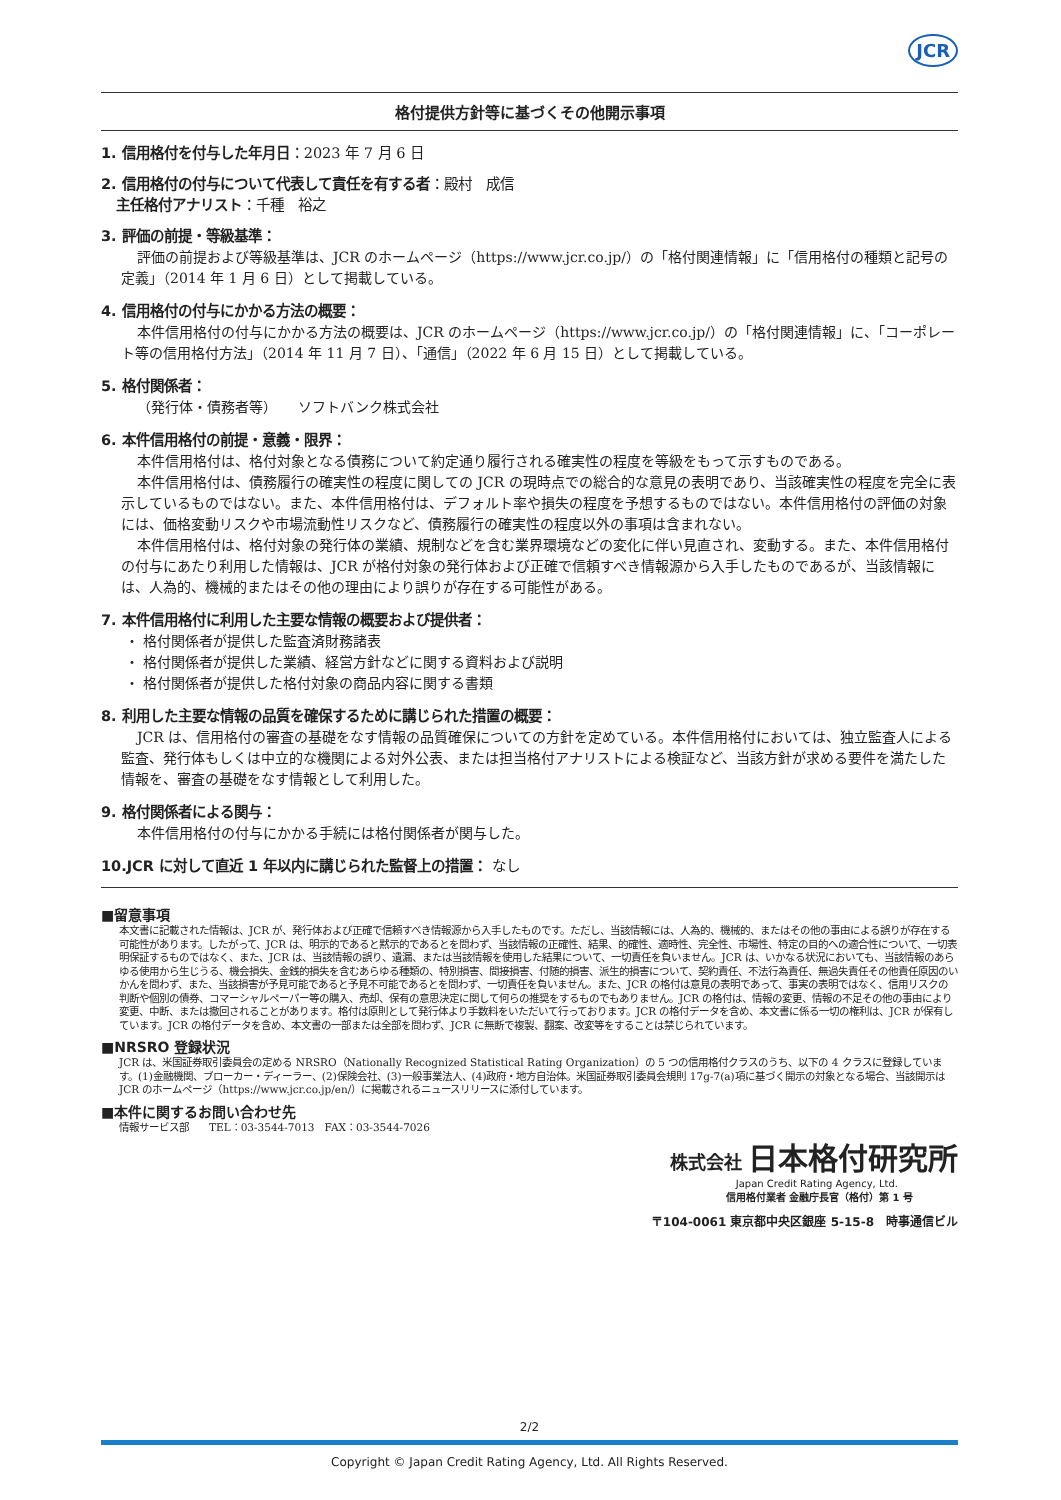JCR
格付提供方針等に基づくその他開示事項
1. 信用格付を付与した年月日：2023 年 7 月 6 日
2. 信用格付の付与について代表して責任を有する者：殿村　成信
主任格付アナリスト：千種　裕之
3. 評価の前提・等級基準：
評価の前提および等級基準は、JCR のホームページ（https://www.jcr.co.jp/）の「格付関連情報」に「信用格付の種類と記号の定義」（2014 年 1 月 6 日）として掲載している。
4. 信用格付の付与にかかる方法の概要：
本件信用格付の付与にかかる方法の概要は、JCR のホームページ（https://www.jcr.co.jp/）の「格付関連情報」に、「コーポレート等の信用格付方法」（2014 年 11 月 7 日）、「通信」（2022 年 6 月 15 日）として掲載している。
5. 格付関係者：
（発行体・債務者等）　　ソフトバンク株式会社
6. 本件信用格付の前提・意義・限界：
本件信用格付は、格付対象となる債務について約定通り履行される確実性の程度を等級をもって示すものである。
本件信用格付は、債務履行の確実性の程度に関しての JCR の現時点での総合的な意見の表明であり、当該確実性の程度を完全に表示しているものではない。また、本件信用格付は、デフォルト率や損失の程度を予想するものではない。本件信用格付の評価の対象には、価格変動リスクや市場流動性リスクなど、債務履行の確実性の程度以外の事項は含まれない。
本件信用格付は、格付対象の発行体の業績、規制などを含む業界環境などの変化に伴い見直され、変動する。また、本件信用格付の付与にあたり利用した情報は、JCR が格付対象の発行体および正確で信頼すべき情報源から入手したものであるが、当該情報には、人為的、機械的またはその他の理由により誤りが存在する可能性がある。
7. 本件信用格付に利用した主要な情報の概要および提供者：
・ 格付関係者が提供した監査済財務諸表
・ 格付関係者が提供した業績、経営方針などに関する資料および説明
・ 格付関係者が提供した格付対象の商品内容に関する書類
8. 利用した主要な情報の品質を確保するために講じられた措置の概要：
JCR は、信用格付の審査の基礎をなす情報の品質確保についての方針を定めている。本件信用格付においては、独立監査人による監査、発行体もしくは中立的な機関による対外公表、または担当格付アナリストによる検証など、当該方針が求める要件を満たした情報を、審査の基礎をなす情報として利用した。
9. 格付関係者による関与：
本件信用格付の付与にかかる手続には格付関係者が関与した。
10.JCR に対して直近 1 年以内に講じられた監督上の措置： なし
■留意事項
本文書に記載された情報は、JCR が、発行体および正確で信頼すべき情報源から入手したものです。ただし、当該情報には、人為的、機械的、またはその他の事由による誤りが存在する可能性があります。したがって、JCR は、明示的であると黙示的であるとを問わず、当該情報の正確性、結果、的確性、適時性、完全性、市場性、特定の目的への適合性について、一切表明保証するものではなく、また、JCR は、当該情報の誤り、遺漏、または当該情報を使用した結果について、一切責任を負いません。JCR は、いかなる状況においても、当該情報のあらゆる使用から生じうる、機会損失、金銭的損失を含むあらゆる種類の、特別損害、間接損害、付随的損害、派生的損害について、契約責任、不法行為責任、無過失責任その他責任原因のいかんを問わず、また、当該損害が予見可能であると予見不可能であるとを問わず、一切責任を負いません。また、JCR の格付は意見の表明であって、事実の表明ではなく、信用リスクの判断や個別の債券、コマーシャルペーパー等の購入、売却、保有の意思決定に関して何らの推奨をするものでもありません。JCR の格付は、情報の変更、情報の不足その他の事由により変更、中断、または撤回されることがあります。格付は原則として発行体より手数料をいただいて行っております。JCR の格付データを含め、本文書に係る一切の権利は、JCR が保有しています。JCR の格付データを含め、本文書の一部または全部を問わず、JCR に無断で複製、翻案、改変等をすることは禁じられています。
■NRSRO 登録状況
JCR は、米国証券取引委員会の定める NRSRO（Nationally Recognized Statistical Rating Organization）の 5 つの信用格付クラスのうち、以下の 4 クラスに登録しています。(1)金融機関、ブローカー・ディーラー、(2)保険会社、(3)一般事業法人、(4)政府・地方自治体。米国証券取引委員会規則 17g-7(a)項に基づく開示の対象となる場合、当該開示は JCR のホームページ（https://www.jcr.co.jp/en/）に掲載されるニュースリリースに添付しています。
■本件に関するお問い合わせ先
情報サービス部　　TEL：03-3544-7013　FAX：03-3544-7026
株式会社 日本格付研究所
Japan Credit Rating Agency, Ltd.
信用格付業者 金融庁長官（格付）第 1 号
〒104-0061 東京都中央区銀座 5-15-8　時事通信ビル
2/2
Copyright © Japan Credit Rating Agency, Ltd. All Rights Reserved.